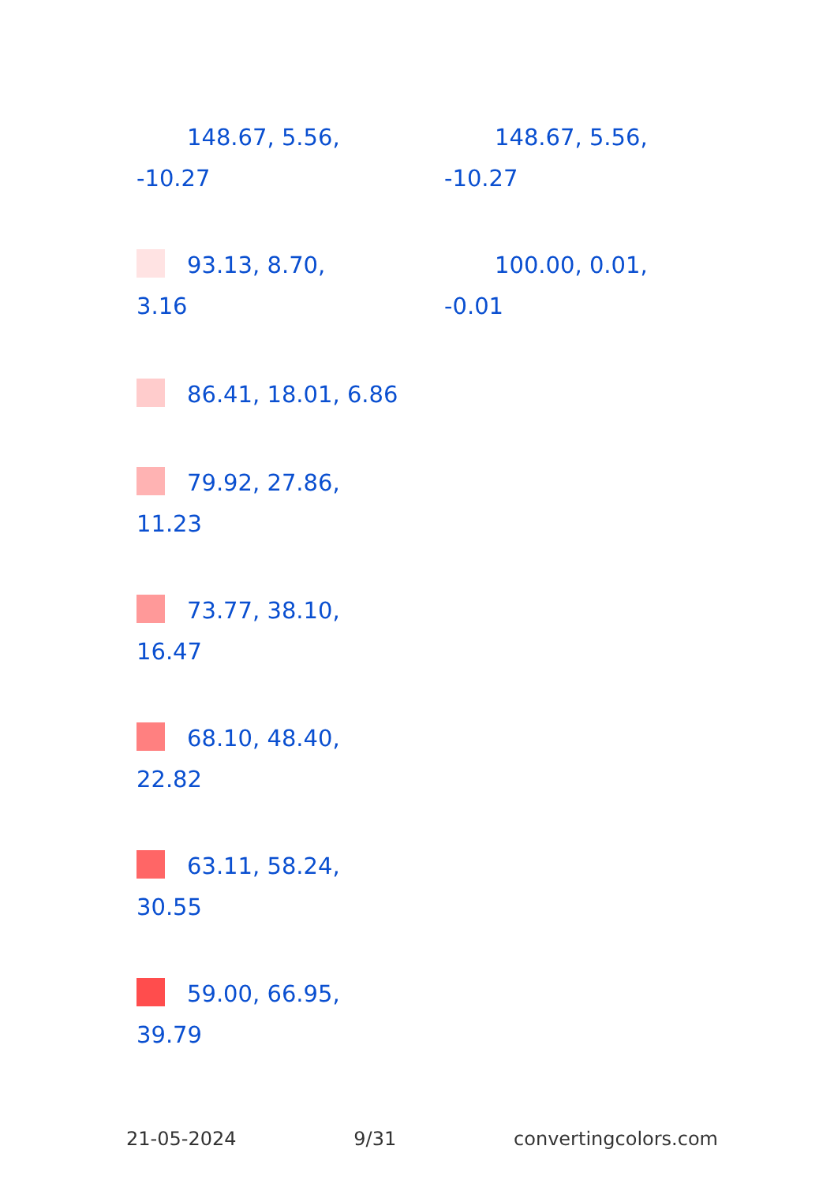148.67, 5.56, -10.27
93.13, 8.70, 3.16
86.41, 18.01, 6.86
79.92, 27.86, 11.23
73.77, 38.10, 16.47
68.10, 48.40, 22.82
63.11, 58.24, 30.55
59.00, 66.95, 39.79
148.67, 5.56, -10.27
100.00, 0.01, -0.01
21-05-2024 9/31 convertingcolors.com